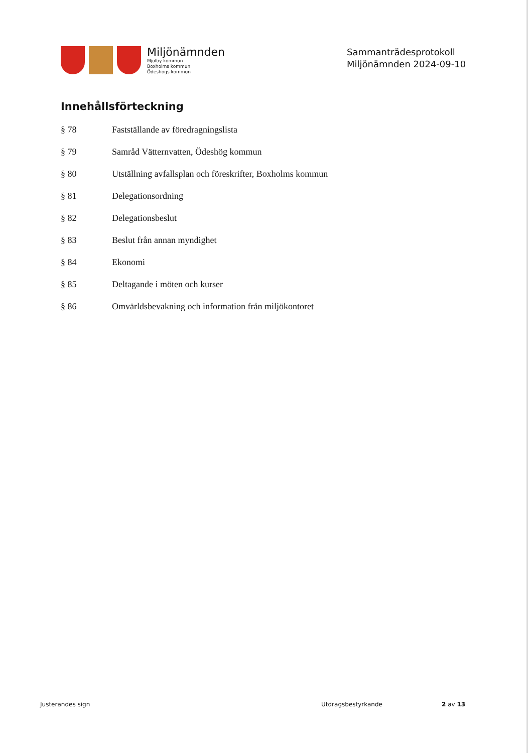Miljönämnden
Mjölby kommun
Boxholms kommun
Ödeshögs kommun
Sammanträdesprotokoll
Miljönämnden 2024-09-10
Innehållsförteckning
§ 78 Fastställande av föredragningslista
§ 79 Samråd Vätternvatten, Ödeshög kommun
§ 80 Utställning avfallsplan och föreskrifter, Boxholms kommun
§ 81 Delegationsordning
§ 82 Delegationsbeslut
§ 83 Beslut från annan myndighet
§ 84 Ekonomi
§ 85 Deltagande i möten och kurser
§ 86 Omvärldsbevakning och information från miljökontoret
Justerandes sign Utdragsbestyrkande 2 av 13